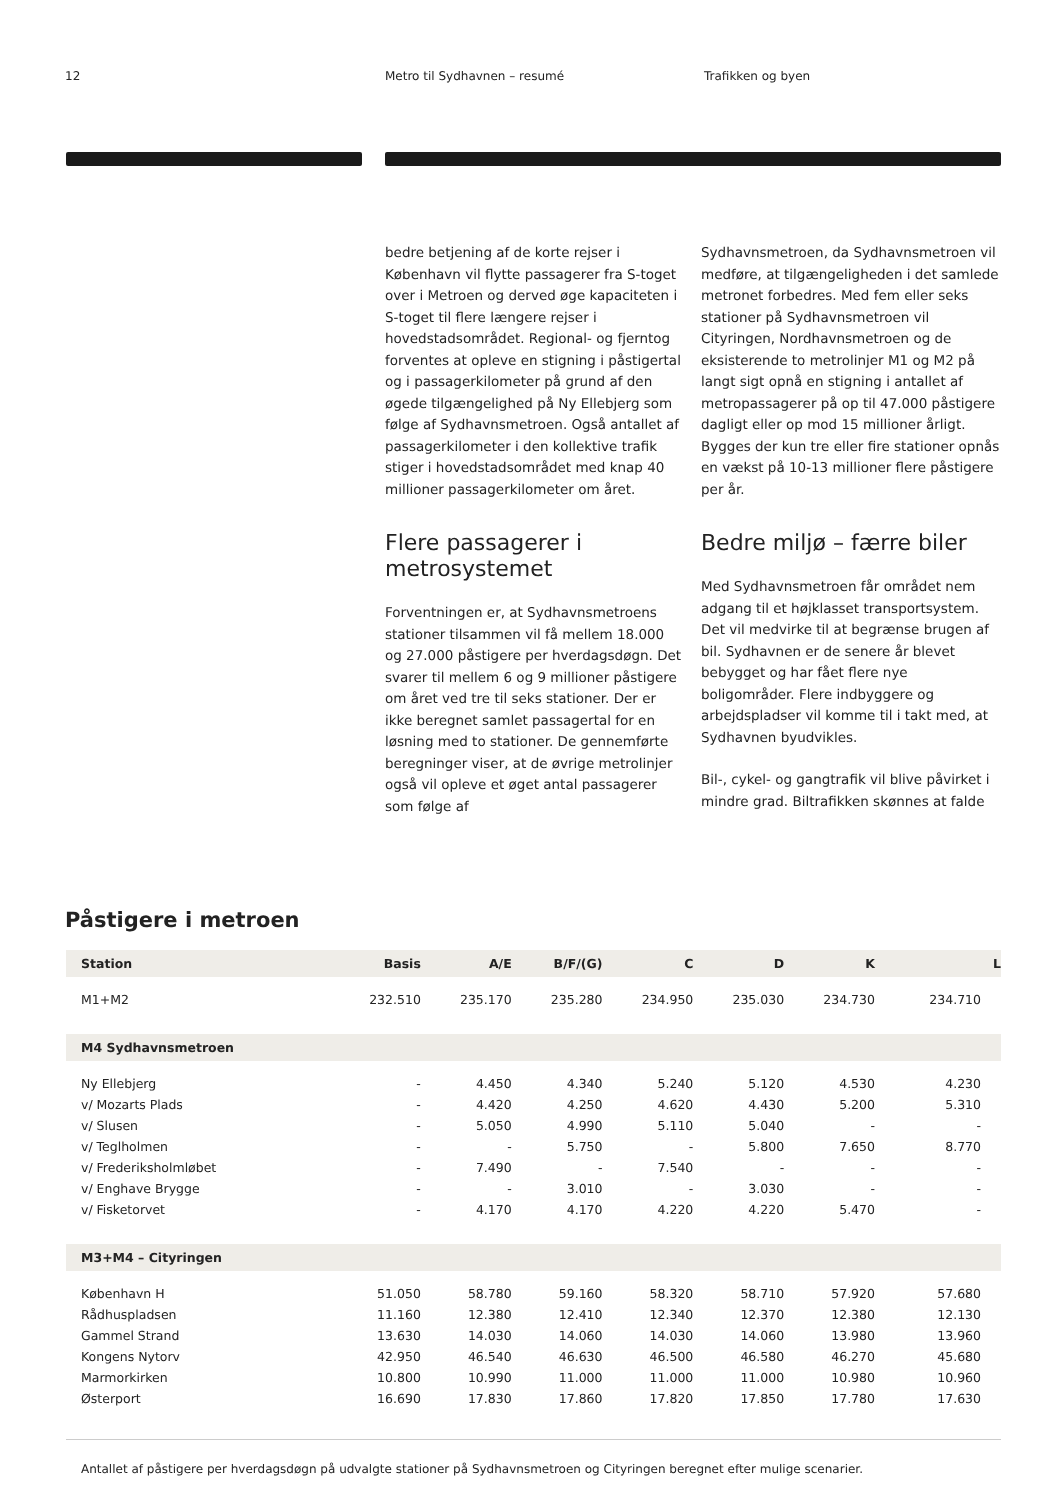12 Metro til Sydhavnen – resumé Trafikken og byen
bedre betjening af de korte rejser i København vil flytte passagerer fra S-toget over i Metroen og derved øge kapaciteten i S-toget til flere længere rejser i hovedstadsområdet. Regional- og fjerntog forventes at opleve en stigning i påstigertal og i passagerkilometer på grund af den øgede tilgængelighed på Ny Ellebjerg som følge af Sydhavnsmetroen. Også antallet af passagerkilometer i den kollektive trafik stiger i hovedstadsområdet med knap 40 millioner passagerkilometer om året.
Flere passagerer i metrosystemet
Forventningen er, at Sydhavnsmetroens stationer tilsammen vil få mellem 18.000 og 27.000 påstigere per hverdagsdøgn. Det svarer til mellem 6 og 9 millioner påstigere om året ved tre til seks stationer. Der er ikke beregnet samlet passagertal for en løsning med to stationer. De gennemførte beregninger viser, at de øvrige metrolinjer også vil opleve et øget antal passagerer som følge af
Sydhavnsmetroen, da Sydhavnsmetroen vil medføre, at tilgængeligheden i det samlede metronet forbedres. Med fem eller seks stationer på Sydhavnsmetroen vil Cityringen, Nordhavnsmetroen og de eksisterende to metrolinjer M1 og M2 på langt sigt opnå en stigning i antallet af metropassagerer på op til 47.000 påstigere dagligt eller op mod 15 millioner årligt. Bygges der kun tre eller fire stationer opnås en vækst på 10-13 millioner flere påstigere per år.
Bedre miljø – færre biler
Med Sydhavnsmetroen får området nem adgang til et højklasset transportsystem. Det vil medvirke til at begrænse brugen af bil. Sydhavnen er de senere år blevet bebygget og har fået flere nye boligområder. Flere indbyggere og arbejdspladser vil komme til i takt med, at Sydhavnen byudvikles.
Bil-, cykel- og gangtrafik vil blive påvirket i mindre grad. Biltrafikken skønnes at falde
Påstigere i metroen
| Station | Basis | A/E | B/F/(G) | C | D | K | L |
| --- | --- | --- | --- | --- | --- | --- | --- |
| M1+M2 | 232.510 | 235.170 | 235.280 | 234.950 | 235.030 | 234.730 | 234.710 |
| M4 Sydhavnsmetroen | | | | | | | |
| Ny Ellebjerg | - | 4.450 | 4.340 | 5.240 | 5.120 | 4.530 | 4.230 |
| v/ Mozarts Plads | - | 4.420 | 4.250 | 4.620 | 4.430 | 5.200 | 5.310 |
| v/ Slusen | - | 5.050 | 4.990 | 5.110 | 5.040 | - | - |
| v/ Teglholmen | - | - | 5.750 | - | 5.800 | 7.650 | 8.770 |
| v/ Frederiksholmløbet | - | 7.490 | - | 7.540 | - | - | - |
| v/ Enghave Brygge | - | - | 3.010 | - | 3.030 | - | - |
| v/ Fisketorvet | - | 4.170 | 4.170 | 4.220 | 4.220 | 5.470 | - |
| M3+M4 – Cityringen | | | | | | | |
| København H | 51.050 | 58.780 | 59.160 | 58.320 | 58.710 | 57.920 | 57.680 |
| Rådhuspladsen | 11.160 | 12.380 | 12.410 | 12.340 | 12.370 | 12.380 | 12.130 |
| Gammel Strand | 13.630 | 14.030 | 14.060 | 14.030 | 14.060 | 13.980 | 13.960 |
| Kongens Nytorv | 42.950 | 46.540 | 46.630 | 46.500 | 46.580 | 46.270 | 45.680 |
| Marmorkirken | 10.800 | 10.990 | 11.000 | 11.000 | 11.000 | 10.980 | 10.960 |
| Østerport | 16.690 | 17.830 | 17.860 | 17.820 | 17.850 | 17.780 | 17.630 |
Antallet af påstigere per hverdagsdøgn på udvalgte stationer på Sydhavnsmetroen og Cityringen beregnet efter mulige scenarier.